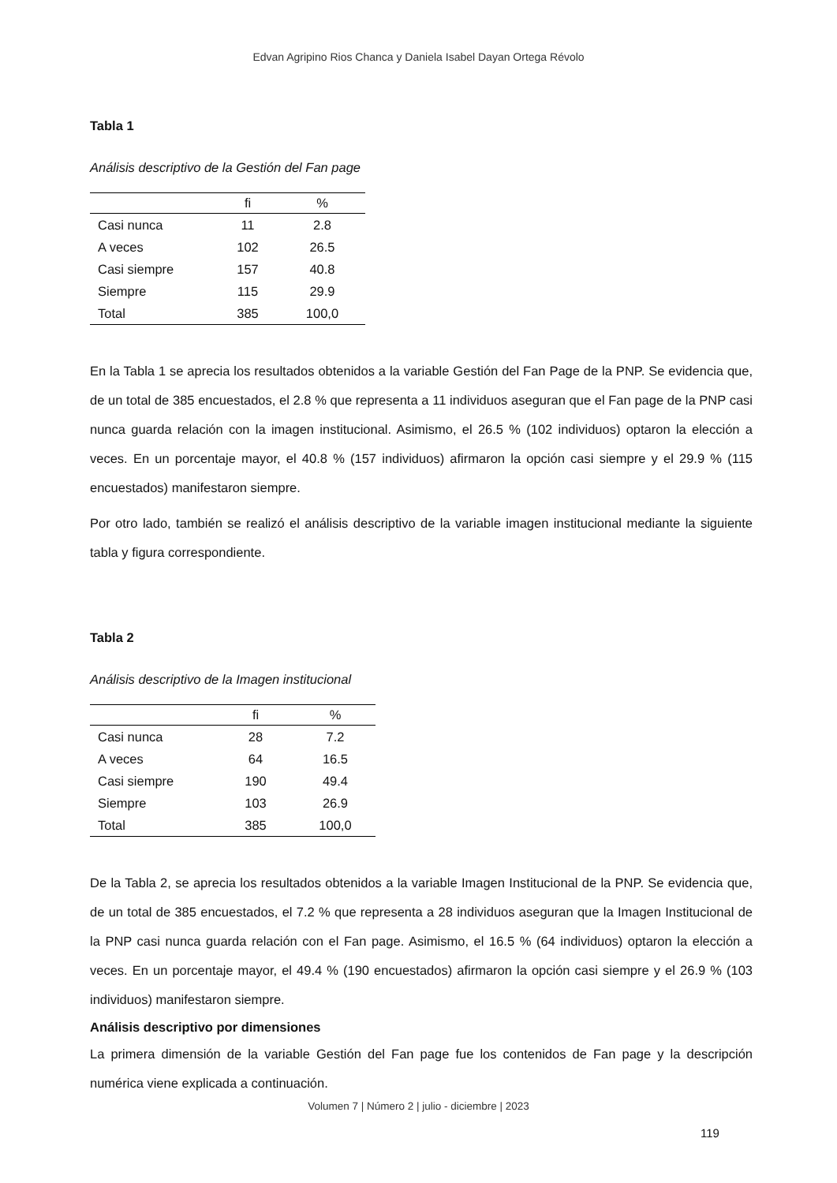Edvan Agripino Rios Chanca y Daniela Isabel Dayan Ortega Révolo
Tabla 1
Análisis descriptivo de la Gestión del Fan page
| | fi | % |
| --- | --- | --- |
| Casi nunca | 11 | 2.8 |
| A veces | 102 | 26.5 |
| Casi siempre | 157 | 40.8 |
| Siempre | 115 | 29.9 |
| Total | 385 | 100,0 |
En la Tabla 1 se aprecia los resultados obtenidos a la variable Gestión del Fan Page de la PNP. Se evidencia que, de un total de 385 encuestados, el 2.8 % que representa a 11 individuos aseguran que el Fan page de la PNP casi nunca guarda relación con la imagen institucional. Asimismo, el 26.5 % (102 individuos) optaron la elección a veces. En un porcentaje mayor, el 40.8 % (157 individuos) afirmaron la opción casi siempre y el 29.9 % (115 encuestados) manifestaron siempre.
Por otro lado, también se realizó el análisis descriptivo de la variable imagen institucional mediante la siguiente tabla y figura correspondiente.
Tabla 2
Análisis descriptivo de la Imagen institucional
| | fi | % |
| --- | --- | --- |
| Casi nunca | 28 | 7.2 |
| A veces | 64 | 16.5 |
| Casi siempre | 190 | 49.4 |
| Siempre | 103 | 26.9 |
| Total | 385 | 100,0 |
De la Tabla 2, se aprecia los resultados obtenidos a la variable Imagen Institucional de la PNP. Se evidencia que, de un total de 385 encuestados, el 7.2 % que representa a 28 individuos aseguran que la Imagen Institucional de la PNP casi nunca guarda relación con el Fan page. Asimismo, el 16.5 % (64 individuos) optaron la elección a veces. En un porcentaje mayor, el 49.4 % (190 encuestados) afirmaron la opción casi siempre y el 26.9 % (103 individuos) manifestaron siempre.
Análisis descriptivo por dimensiones
La primera dimensión de la variable Gestión del Fan page fue los contenidos de Fan page y la descripción numérica viene explicada a continuación.
Volumen 7 | Número 2 | julio - diciembre | 2023
119